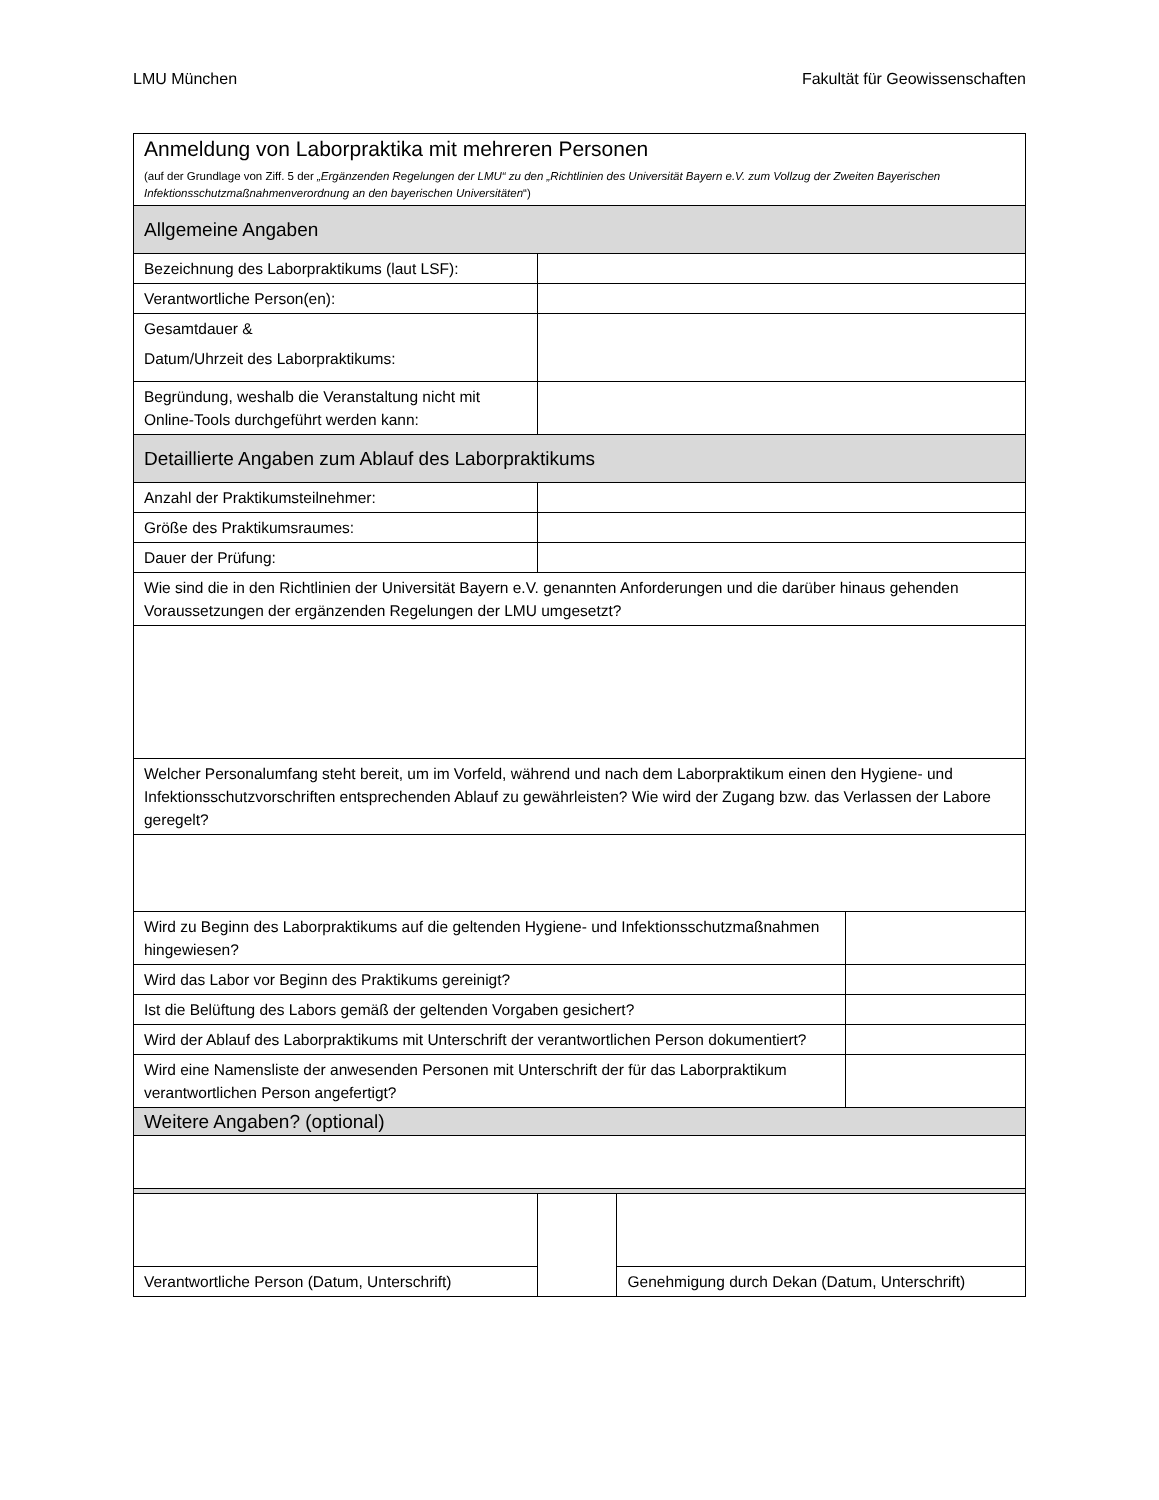LMU München Fakultät für Geowissenschaften
| Anmeldung von Laborpraktika mit mehreren Personen (auf der Grundlage von Ziff. 5 der „Ergänzenden Regelungen der LMU“ zu den „Richtlinien des Universität Bayern e.V. zum Vollzug der Zweiten Bayerischen Infektionsschutzmaßnahmenverordnung an den bayerischen Universitäten “) | | | |
| Allgemeine Angaben | | | |
| Bezeichnung des Laborpraktikums (laut LSF): | | | |
| Verantwortliche Person(en): | | | |
| Gesamtdauer & Datum/Uhrzeit des Laborpraktikums: | | | |
| Begründung, weshalb die Veranstaltung nicht mit Online-Tools durchgeführt werden kann: | | | |
| Detaillierte Angaben zum Ablauf des Laborpraktikums | | | |
| Anzahl der Praktikumsteilnehmer: | | | |
| Größe des Praktikumsraumes: | | | |
| Dauer der Prüfung: | | | |
| Wie sind die in den Richtlinien der Universität Bayern e.V. genannten Anforderungen und die darüber hinaus gehenden Voraussetzungen der ergänzenden Regelungen der LMU umgesetzt? | | | |
| Welcher Personalumfang steht bereit, um im Vorfeld, während und nach dem Laborpraktikum einen den Hygiene- und Infektionsschutzvorschriften entsprechenden Ablauf zu gewährleisten? Wie wird der Zugang bzw. das Verlassen der Labore geregelt? | | | |
| Wird zu Beginn des Laborpraktikums auf die geltenden Hygiene- und Infektionsschutzmaßnahmen hingewiesen? | | | |
| Wird das Labor vor Beginn des Praktikums gereinigt? | | | |
| Ist die Belüftung des Labors gemäß der geltenden Vorgaben gesichert? | | | |
| Wird der Ablauf des Laborpraktikums mit Unterschrift der verantwortlichen Person dokumentiert? | | | |
| Wird eine Namensliste der anwesenden Personen mit Unterschrift der für das Laborpraktikum verantwortlichen Person angefertigt? | | | |
| Weitere Angaben? (optional) | | | |
| Verantwortliche Person (Datum, Unterschrift) | | Genehmigung durch Dekan (Datum, Unterschrift) | |